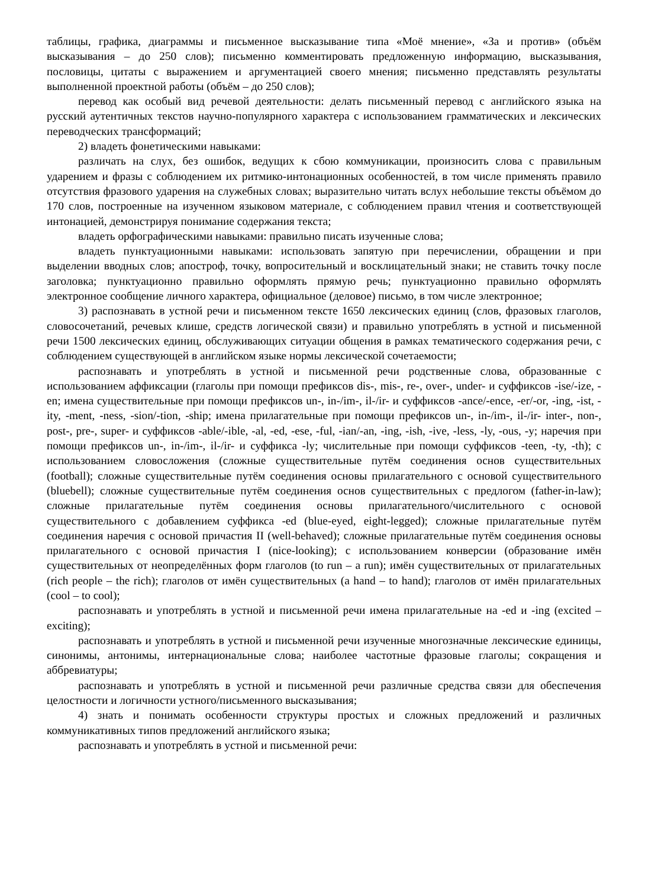таблицы, графика, диаграммы и письменное высказывание типа «Моё мнение», «За и против» (объём высказывания – до 250 слов); письменно комментировать предложенную информацию, высказывания, пословицы, цитаты с выражением и аргументацией своего мнения; письменно представлять результаты выполненной проектной работы (объём – до 250 слов);
перевод как особый вид речевой деятельности: делать письменный перевод с английского языка на русский аутентичных текстов научно-популярного характера с использованием грамматических и лексических переводческих трансформаций;
2) владеть фонетическими навыками:
различать на слух, без ошибок, ведущих к сбою коммуникации, произносить слова с правильным ударением и фразы с соблюдением их ритмико-интонационных особенностей, в том числе применять правило отсутствия фразового ударения на служебных словах; выразительно читать вслух небольшие тексты объёмом до 170 слов, построенные на изученном языковом материале, с соблюдением правил чтения и соответствующей интонацией, демонстрируя понимание содержания текста;
владеть орфографическими навыками: правильно писать изученные слова;
владеть пунктуационными навыками: использовать запятую при перечислении, обращении и при выделении вводных слов; апостроф, точку, вопросительный и восклицательный знаки; не ставить точку после заголовка; пунктуационно правильно оформлять прямую речь; пунктуационно правильно оформлять электронное сообщение личного характера, официальное (деловое) письмо, в том числе электронное;
3) распознавать в устной речи и письменном тексте 1650 лексических единиц (слов, фразовых глаголов, словосочетаний, речевых клише, средств логической связи) и правильно употреблять в устной и письменной речи 1500 лексических единиц, обслуживающих ситуации общения в рамках тематического содержания речи, с соблюдением существующей в английском языке нормы лексической сочетаемости;
распознавать и употреблять в устной и письменной речи родственные слова, образованные с использованием аффиксации (глаголы при помощи префиксов dis-, mis-, re-, over-, under- и суффиксов -ise/-ize, -en; имена существительные при помощи префиксов un-, in-/im-, il-/ir- и суффиксов -ance/-ence, -er/-or, -ing, -ist, -ity, -ment, -ness, -sion/-tion, -ship; имена прилагательные при помощи префиксов un-, in-/im-, il-/ir- inter-, non-, post-, pre-, super- и суффиксов -able/-ible, -al, -ed, -ese, -ful, -ian/-an, -ing, -ish, -ive, -less, -ly, -ous, -y; наречия при помощи префиксов un-, in-/im-, il-/ir- и суффикса -ly; числительные при помощи суффиксов -teen, -ty, -th); с использованием словосложения (сложные существительные путём соединения основ существительных (football); сложные существительные путём соединения основы прилагательного с основой существительного (bluebell); сложные существительные путём соединения основ существительных с предлогом (father-in-law); сложные прилагательные путём соединения основы прилагательного/числительного с основой существительного с добавлением суффикса -ed (blue-eyed, eight-legged); сложные прилагательные путём соединения наречия с основой причастия II (well-behaved); сложные прилагательные путём соединения основы прилагательного с основой причастия I (nice-looking); с использованием конверсии (образование имён существительных от неопределённых форм глаголов (to run – a run); имён существительных от прилагательных (rich people – the rich); глаголов от имён существительных (a hand – to hand); глаголов от имён прилагательных (cool – to cool);
распознавать и употреблять в устной и письменной речи имена прилагательные на -ed и -ing (excited – exciting);
распознавать и употреблять в устной и письменной речи изученные многозначные лексические единицы, синонимы, антонимы, интернациональные слова; наиболее частотные фразовые глаголы; сокращения и аббревиатуры;
распознавать и употреблять в устной и письменной речи различные средства связи для обеспечения целостности и логичности устного/письменного высказывания;
4) знать и понимать особенности структуры простых и сложных предложений и различных коммуникативных типов предложений английского языка;
распознавать и употреблять в устной и письменной речи: